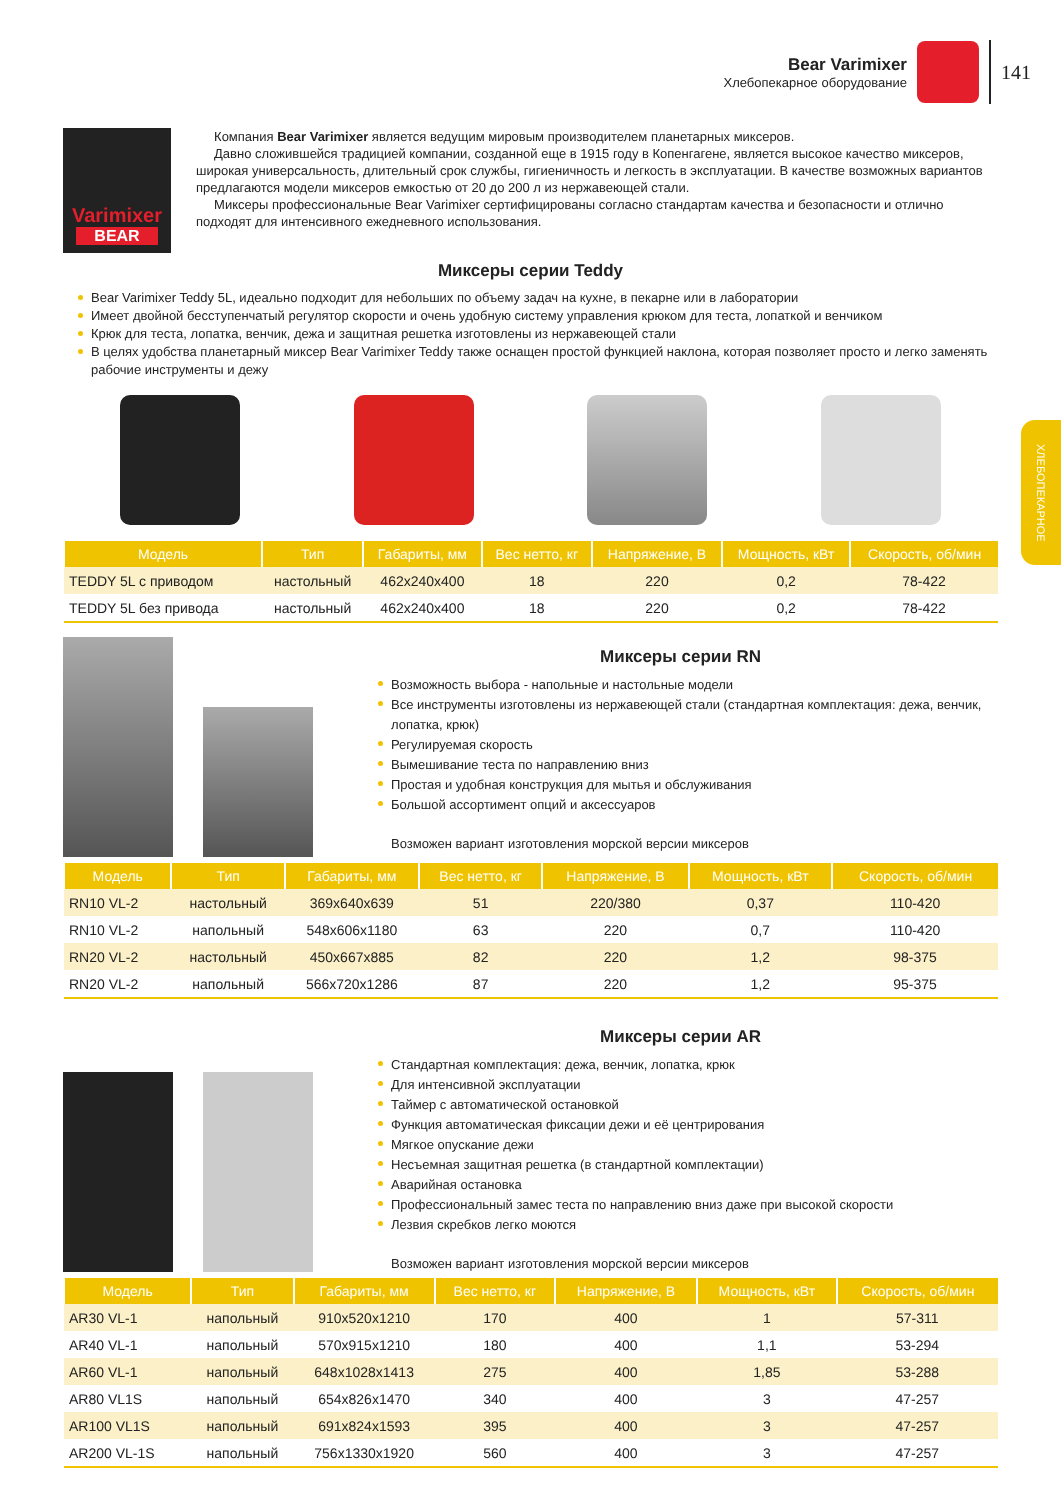Bear Varimixer
Хлебопекарное оборудование
141
ХЛЕБОПЕКАРНОЕ
Varimixer
BEAR
Компания Bear Varimixer является ведущим мировым производителем планетарных миксеров.
Давно сложившейся традицией компании, созданной еще в 1915 году в Копенгагене, является высокое качество миксеров, широкая универсальность, длительный срок службы, гигиеничность и легкость в эксплуатации. В качестве возможных вариантов предлагаются модели миксеров емкостью от 20 до 200 л из нержавеющей стали.
Миксеры профессиональные Bear Varimixer сертифицированы согласно стандартам качества и безопасности и отлично подходят для интенсивного ежедневного использования.
Миксеры серии Teddy
Bear Varimixer Teddy 5L, идеально подходит для небольших по объему задач на кухне, в пекарне или в лаборатории
Имеет двойной бесступенчатый регулятор скорости и очень удобную систему управления крюком для теста, лопаткой и венчиком
Крюк для теста, лопатка, венчик, дежа и защитная решетка изготовлены из нержавеющей стали
В целях удобства планетарный миксер Bear Varimixer Teddy также оснащен простой функцией наклона, которая позволяет просто и легко заменять рабочие инструменты и дежу
| Модель | Тип | Габариты, мм | Вес нетто, кг | Напряжение, В | Мощность, кВт | Скорость, об/мин |
| --- | --- | --- | --- | --- | --- | --- |
| TEDDY 5L с приводом | настольный | 462x240x400 | 18 | 220 | 0,2 | 78-422 |
| TEDDY 5L без привода | настольный | 462x240x400 | 18 | 220 | 0,2 | 78-422 |
Миксеры серии RN
Возможность выбора - напольные и настольные модели
Все инструменты изготовлены из нержавеющей стали (стандартная комплектация: дежа, венчик, лопатка, крюк)
Регулируемая скорость
Вымешивание теста по направлению вниз
Простая и удобная конструкция для мытья и обслуживания
Большой ассортимент опций и аксессуаров
Возможен вариант изготовления морской версии миксеров
| Модель | Тип | Габариты, мм | Вес нетто, кг | Напряжение, В | Мощность, кВт | Скорость, об/мин |
| --- | --- | --- | --- | --- | --- | --- |
| RN10 VL-2 | настольный | 369x640x639 | 51 | 220/380 | 0,37 | 110-420 |
| RN10 VL-2 | напольный | 548x606x1180 | 63 | 220 | 0,7 | 110-420 |
| RN20 VL-2 | настольный | 450x667x885 | 82 | 220 | 1,2 | 98-375 |
| RN20 VL-2 | напольный | 566x720x1286 | 87 | 220 | 1,2 | 95-375 |
Миксеры серии AR
Стандартная комплектация: дежа, венчик, лопатка, крюк
Для интенсивной эксплуатации
Таймер с автоматической остановкой
Функция автоматическая фиксации дежи и её центрирования
Мягкое опускание дежи
Несъемная защитная решетка (в стандартной комплектации)
Аварийная остановка
Профессиональный замес теста по направлению вниз даже при высокой скорости
Лезвия скребков легко моются
Возможен вариант изготовления морской версии миксеров
| Модель | Тип | Габариты, мм | Вес нетто, кг | Напряжение, В | Мощность, кВт | Скорость, об/мин |
| --- | --- | --- | --- | --- | --- | --- |
| AR30 VL-1 | напольный | 910x520x1210 | 170 | 400 | 1 | 57-311 |
| AR40 VL-1 | напольный | 570x915x1210 | 180 | 400 | 1,1 | 53-294 |
| AR60 VL-1 | напольный | 648x1028x1413 | 275 | 400 | 1,85 | 53-288 |
| AR80 VL1S | напольный | 654x826x1470 | 340 | 400 | 3 | 47-257 |
| AR100 VL1S | напольный | 691x824x1593 | 395 | 400 | 3 | 47-257 |
| AR200 VL-1S | напольный | 756x1330x1920 | 560 | 400 | 3 | 47-257 |